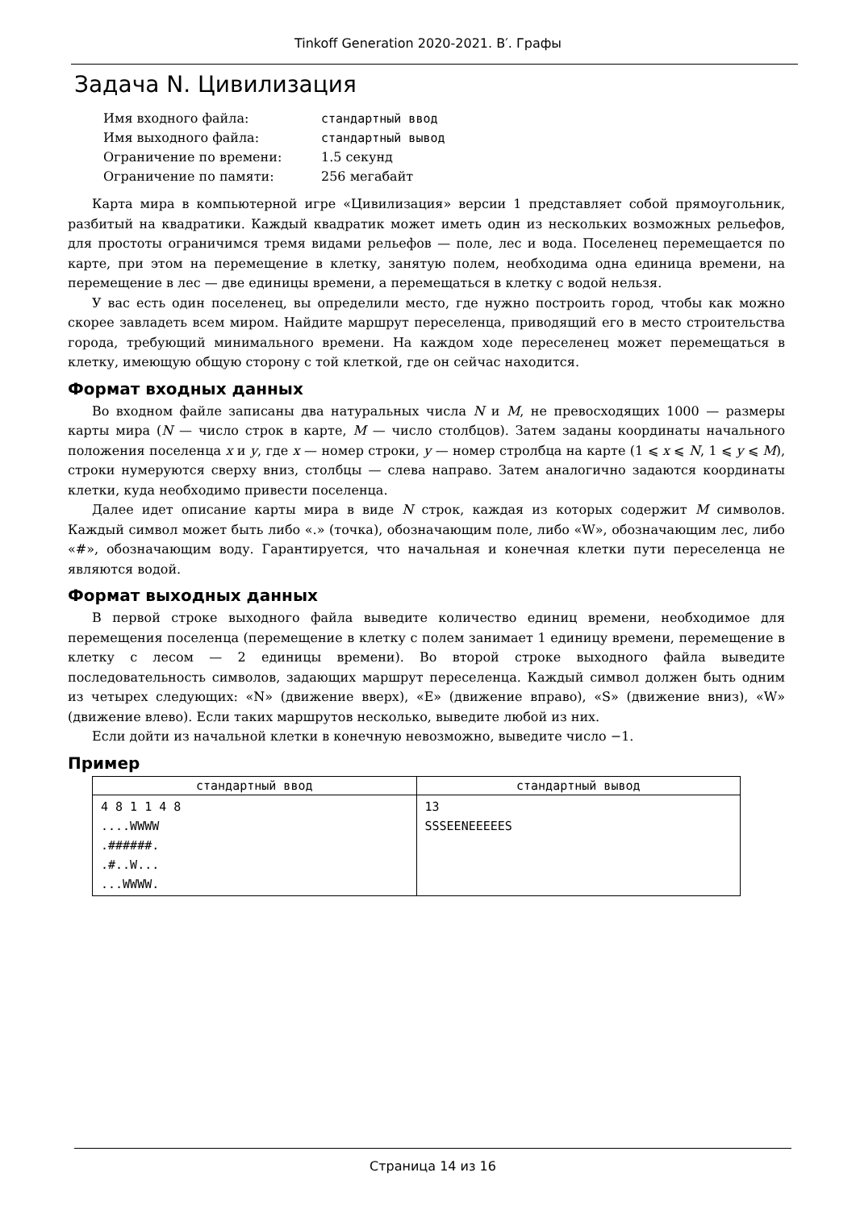Tinkoff Generation 2020-2021. B′. Графы
Задача N. Цивилизация
| Имя входного файла: | стандартный ввод |
| Имя выходного файла: | стандартный вывод |
| Ограничение по времени: | 1.5 секунд |
| Ограничение по памяти: | 256 мегабайт |
Карта мира в компьютерной игре «Цивилизация» версии 1 представляет собой прямоугольник, разбитый на квадратики. Каждый квадратик может иметь один из нескольких возможных рельефов, для простоты ограничимся тремя видами рельефов — поле, лес и вода. Поселенец перемещается по карте, при этом на перемещение в клетку, занятую полем, необходима одна единица времени, на перемещение в лес — две единицы времени, а перемещаться в клетку с водой нельзя.
У вас есть один поселенец, вы определили место, где нужно построить город, чтобы как можно скорее завладеть всем миром. Найдите маршрут переселенца, приводящий его в место строительства города, требующий минимального времени. На каждом ходе переселенец может перемещаться в клетку, имеющую общую сторону с той клеткой, где он сейчас находится.
Формат входных данных
Во входном файле записаны два натуральных числа N и M, не превосходящих 1000 — размеры карты мира (N — число строк в карте, M — число столбцов). Затем заданы координаты начального положения поселенца x и y, где x — номер строки, y — номер стролбца на карте (1 ⩽ x ⩽ N, 1 ⩽ y ⩽ M), строки нумеруются сверху вниз, столбцы — слева направо. Затем аналогично задаются координаты клетки, куда необходимо привести поселенца.
Далее идет описание карты мира в виде N строк, каждая из которых содержит M символов. Каждый символ может быть либо «.» (точка), обозначающим поле, либо «W», обозначающим лес, либо «#», обозначающим воду. Гарантируется, что начальная и конечная клетки пути переселенца не являются водой.
Формат выходных данных
В первой строке выходного файла выведите количество единиц времени, необходимое для перемещения поселенца (перемещение в клетку с полем занимает 1 единицу времени, перемещение в клетку с лесом — 2 единицы времени). Во второй строке выходного файла выведите последовательность символов, задающих маршрут переселенца. Каждый символ должен быть одним из четырех следующих: «N» (движение вверх), «E» (движение вправо), «S» (движение вниз), «W» (движение влево). Если таких маршрутов несколько, выведите любой из них.
Если дойти из начальной клетки в конечную невозможно, выведите число −1.
Пример
| стандартный ввод | стандартный вывод |
| --- | --- |
| 4 8 1 1 4 8 ....WWWW .######. .#..W... ...WWWW. | 13 SSSEENEEEEES |
Страница 14 из 16